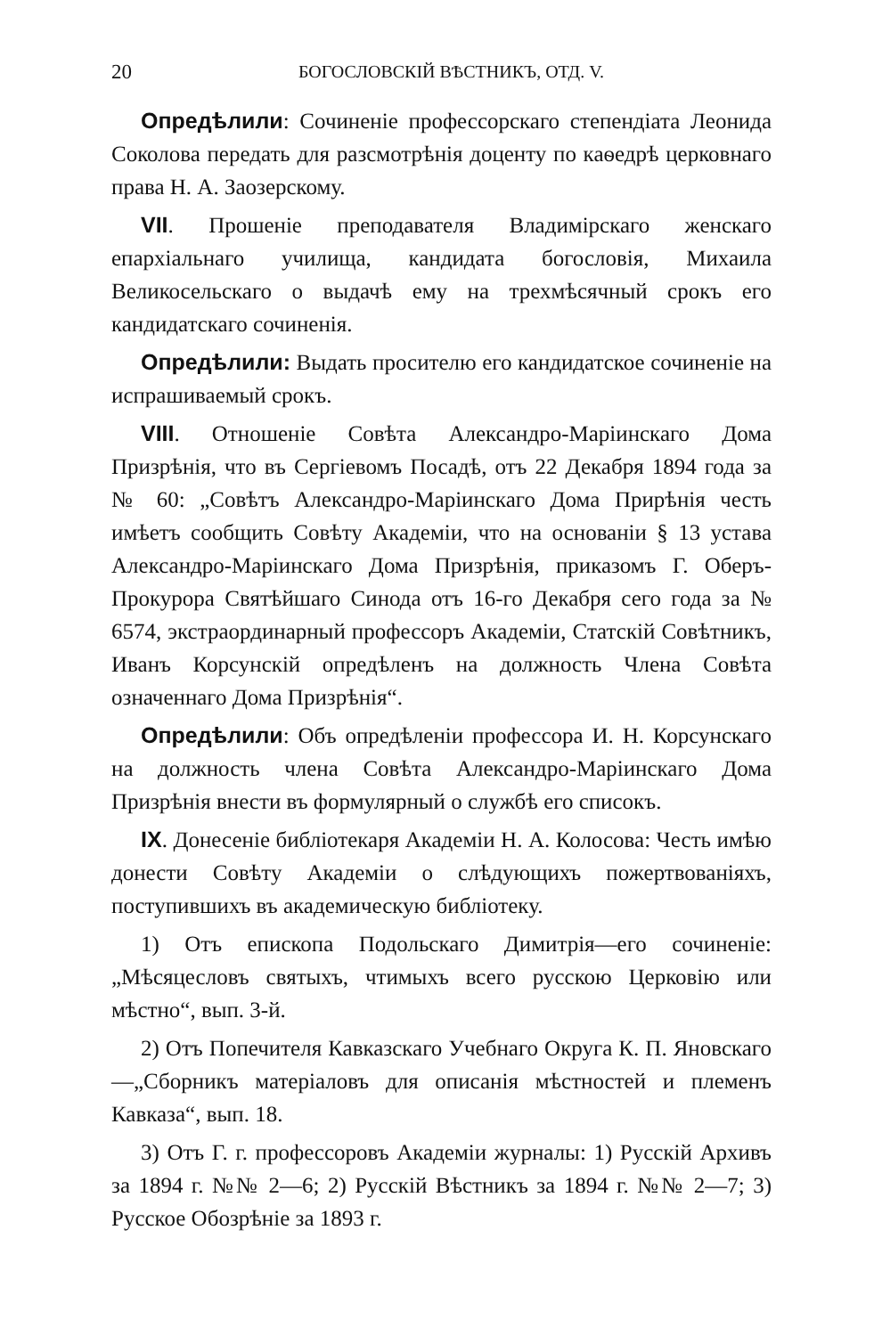20 БОГОСЛОВСКІЙ ВѢСТНИКЪ, ОТД. V.
Опредѣлили: Сочиненіе профессорскаго степендіата Леонида Соколова передать для разсмотрѣнія доценту по каѳедрѣ церковнаго права Н. А. Заозерскому.
VII. Прошеніе преподавателя Владимірскаго женскаго епархіальнаго училища, кандидата богословія, Михаила Великосельскаго о выдачѣ ему на трехмѣсячный срокъ его кандидатскаго сочиненія.
Опредѣлили: Выдать просителю его кандидатское сочиненіе на испрашиваемый срокъ.
VIII. Отношеніе Совѣта Александро-Маріинскаго Дома Призрѣнія, что въ Сергіевомъ Посадѣ, отъ 22 Декабря 1894 года за № 60: „Совѣтъ Александро-Маріинскаго Дома Прирѣнія честь имѣетъ сообщить Совѣту Академіи, что на основаніи § 13 устава Александро-Маріинскаго Дома Призрѣнія, приказомъ Г. Оберъ-Прокурора Святѣйшаго Синода отъ 16-го Декабря сего года за № 6574, экстраординарный профессоръ Академіи, Статскій Совѣтникъ, Иванъ Корсунскій опредѣленъ на должность Члена Совѣта означеннаго Дома Призрѣнія“.
Опредѣлили: Объ опредѣленіи профессора И. Н. Корсунскаго на должность члена Совѣта Александро-Маріинскаго Дома Призрѣнія внести въ формулярный о службѣ его списокъ.
IX. Донесеніе библіотекаря Академіи Н. А. Колосова: Честь имѣю донести Совѣту Академіи о слѣдующихъ пожертвованіяхъ, поступившихъ въ академическую библіотеку.
1) Отъ епископа Подольскаго Димитрія—его сочиненіе: „Мѣсяцесловъ святыхъ, чтимыхъ всего русскою Церковію или мѣстно“, вып. 3-й.
2) Отъ Попечителя Кавказскаго Учебнаго Округа К. П. Яновскаго—„Сборникъ матеріаловъ для описанія мѣстностей и племенъ Кавказа“, вып. 18.
3) Отъ Г. г. профессоровъ Академіи журналы: 1) Русскій Архивъ за 1894 г. №№ 2—6; 2) Русскій Вѣстникъ за 1894 г. №№ 2—7; 3) Русское Обозрѣніе за 1893 г.